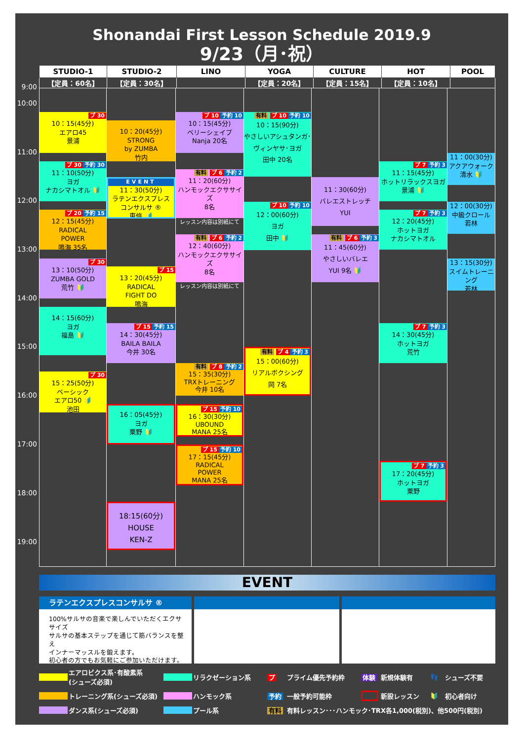Shonandai First Lesson Schedule 2019.9
9/23（月･祝）
| STUDIO-1 | STUDIO-2 | LINO | YOGA | CULTURE | HOT | POOL |
| --- | --- | --- | --- | --- | --- | --- |
| 【定員：60名】 | 【定員：30名】 | | 【定員：20名】 | 【定員：15名】 | 【定員：10名】 | |
9:00
10:00
11:00
12:00
13:00
14:00
15:00
16:00
17:00
18:00
19:00
プ 30
10：15(45分)
エアロ45
景浦
プ 30 予約 30
11：10(50分)
ヨガ
ナカシマトオル 🔰
プ 20 予約 15
12：15(45分)
RADICAL
POWER
鳴海 35名
プ 30
13：10(50分)
ZUMBA GOLD
荒竹 🔰
14：15(60分)
ヨガ
福島 🔰
プ 30
15：25(50分)
ベーシック
エアロ50 🔰
池田
10：20(45分)
STRONG
by ZUMBA
竹内
EVENT
11：30(50分)
ラテンエクスプレス
コンサルサ ®
東條 🔰
プ 15
13：20(45分)
RADICAL
FIGHT DO
鳴海
プ 15 予約 15
14：30(45分)
BAILA BAILA
今井 30名
16：05(45分)
ヨガ
粟野 🔰
18:15(60分)
HOUSE
KEN-Z
プ 10 予約 10
10：15(45分)
ベリーシェイプ
Nanja 20名
有料 プ 6 予約 2
11：20(60分)
ハンモックエクササイズ
8名
レッスン内容は別紙にて
有料 プ 6 予約 2
12：40(60分)
ハンモックエクササイズ
8名
レッスン内容は別紙にて
有料 プ 8 予約 2
15：35(30分)
TRXトレーニング
今井 10名
プ 15 予約 10
16：30(30分)
UBOUND
MANA 25名
プ 15 予約 10
17：15(45分)
RADICAL
POWER
MANA 25名
有料 プ 10 予約 10
10：15(90分)
やさしいアシュタンガ･
ヴィンヤサ･ヨガ
田中 20名
プ 10 予約 10
12：00(60分)
ヨガ
田中 🔰
有料 プ 4 予約 3
15：00(60分)
リアルボクシング
岡 7名
11：30(60分)
バレエストレッチ
YUI
有料 プ 6 予約 3
11：45(60分)
やさしいバレエ
YUI 9名 🔰
プ 7 予約 3
11：15(45分)
ホットリラックスヨガ
景浦 🔰
プ 7 予約 3
12：20(45分)
ホットヨガ
ナカシマトオル
プ 7 予約 3
14：30(45分)
ホットヨガ
荒竹
プ 7 予約 3
17：20(45分)
ホットヨガ
粟野
11：00(30分)
アクアウォーク
清水 🔰
12：00(30分)
中級クロール
若林
13：15(30分)
スイムトレーニング
若林
EVENT
ラテンエクスプレスコンサルサ ®
100%サルサの音楽で楽しんでいただくエクササイズ
サルサの基本ステップを通じて筋バランスを整え
インナーマッスルを鍛えます。
初心者の方でもお気軽にご参加いただけます。
エアロビクス系･有酸素系
(シューズ必須)
リラクゼーション系
プ
プライム優先予約枠
体験
新規体験有
👣
シューズ不要
トレーニング系(シューズ必須)
ハンモック系
予約
一般予約可能枠
新設レッスン
🔰
初心者向け
ダンス系(シューズ必須)
プール系
有料
有料レッスン･･･ハンモック･TRX各1,000(税別)、他500円(税別)